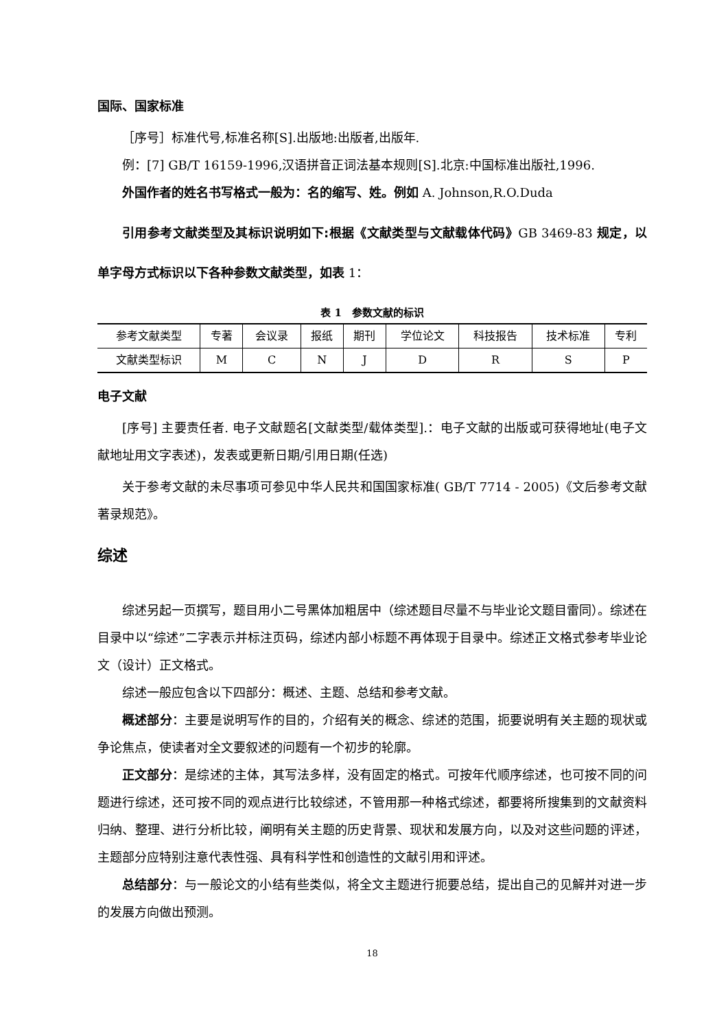国际、国家标准
［序号］标准代号,标准名称[S].出版地:出版者,出版年.
例：[7] GB/T 16159-1996,汉语拼音正词法基本规则[S].北京:中国标准出版社,1996.
外国作者的姓名书写格式一般为：名的缩写、姓。例如 A. Johnson,R.O.Duda
引用参考文献类型及其标识说明如下:根据《文献类型与文献载体代码》GB 3469-83 规定，以单字母方式标识以下各种参数文献类型，如表 1：
表 1　参数文献的标识
| 参考文献类型 | 专著 | 会议录 | 报纸 | 期刊 | 学位论文 | 科技报告 | 技术标准 | 专利 |
| 文献类型标识 | M | C | N | J | D | R | S | P |
电子文献
[序号] 主要责任者. 电子文献题名[文献类型/载体类型].：电子文献的出版或可获得地址(电子文献地址用文字表述)，发表或更新日期/引用日期(任选)
关于参考文献的未尽事项可参见中华人民共和国国家标准( GB/T 7714 - 2005)《文后参考文献著录规范》。
综述
综述另起一页撰写，题目用小二号黑体加粗居中（综述题目尽量不与毕业论文题目雷同）。综述在目录中以“综述”二字表示并标注页码，综述内部小标题不再体现于目录中。综述正文格式参考毕业论文（设计）正文格式。
综述一般应包含以下四部分：概述、主题、总结和参考文献。
概述部分：主要是说明写作的目的，介绍有关的概念、综述的范围，扼要说明有关主题的现状或争论焦点，使读者对全文要叙述的问题有一个初步的轮廓。
正文部分：是综述的主体，其写法多样，没有固定的格式。可按年代顺序综述，也可按不同的问题进行综述，还可按不同的观点进行比较综述，不管用那一种格式综述，都要将所搜集到的文献资料归纳、整理、进行分析比较，阐明有关主题的历史背景、现状和发展方向，以及对这些问题的评述，主题部分应特别注意代表性强、具有科学性和创造性的文献引用和评述。
总结部分：与一般论文的小结有些类似，将全文主题进行扼要总结，提出自己的见解并对进一步的发展方向做出预测。
18